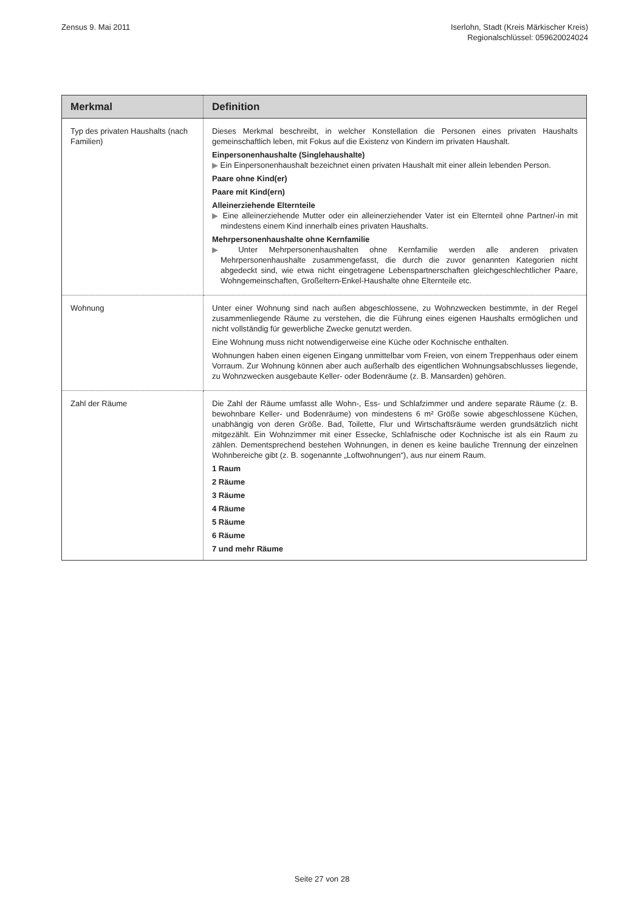Zensus 9. Mai 2011 Iserlohn, Stadt (Kreis Märkischer Kreis)
Regionalschlüssel: 059620024024
| Merkmal | Definition |
| --- | --- |
| Typ des privaten Haushalts (nach Familien) | Dieses Merkmal beschreibt, in welcher Konstellation die Personen eines privaten Haushalts gemeinschaftlich leben, mit Fokus auf die Existenz von Kindern im privaten Haushalt. Einpersonenhaushalte (Singlehaushalte) ▶ Ein Einpersonenhaushalt bezeichnet einen privaten Haushalt mit einer allein lebenden Person. Paare ohne Kind(er) Paare mit Kind(ern) Alleinerziehende Elternteile ▶ Eine alleinerziehende Mutter oder ein alleinerziehender Vater ist ein Elternteil ohne Partner/-in mit mindestens einem Kind innerhalb eines privaten Haushalts. Mehrpersonenhaushalte ohne Kernfamilie ▶ Unter Mehrpersonenhaushalten ohne Kernfamilie werden alle anderen privaten Mehrpersonenhaushalte zusammengefasst, die durch die zuvor genannten Kategorien nicht abgedeckt sind, wie etwa nicht eingetragene Lebenspartnerschaften gleichgeschlechtlicher Paare, Wohngemeinschaften, Großeltern-Enkel-Haushalte ohne Elternteile etc. |
| Wohnung | Unter einer Wohnung sind nach außen abgeschlossene, zu Wohnzwecken bestimmte, in der Regel zusammenliegende Räume zu verstehen, die die Führung eines eigenen Haushalts ermöglichen und nicht vollständig für gewerbliche Zwecke genutzt werden. Eine Wohnung muss nicht notwendigerweise eine Küche oder Kochnische enthalten. Wohnungen haben einen eigenen Eingang unmittelbar vom Freien, von einem Treppenhaus oder einem Vorraum. Zur Wohnung können aber auch außerhalb des eigentlichen Wohnungsabschlusses liegende, zu Wohnzwecken ausgebaute Keller- oder Bodenräume (z. B. Mansarden) gehören. |
| Zahl der Räume | Die Zahl der Räume umfasst alle Wohn-, Ess- und Schlafzimmer und andere separate Räume (z. B. bewohnbare Keller- und Bodenräume) von mindestens 6 m² Größe sowie abgeschlossene Küchen, unabhängig von deren Größe. Bad, Toilette, Flur und Wirtschaftsräume werden grundsätzlich nicht mitgezählt. Ein Wohnzimmer mit einer Essecke, Schlafnische oder Kochnische ist als ein Raum zu zählen. Dementsprechend bestehen Wohnungen, in denen es keine bauliche Trennung der einzelnen Wohnbereiche gibt (z. B. sogenannte „Loftwohnungen“), aus nur einem Raum. 1 Raum 2 Räume 3 Räume 4 Räume 5 Räume 6 Räume 7 und mehr Räume |
Seite 27 von 28